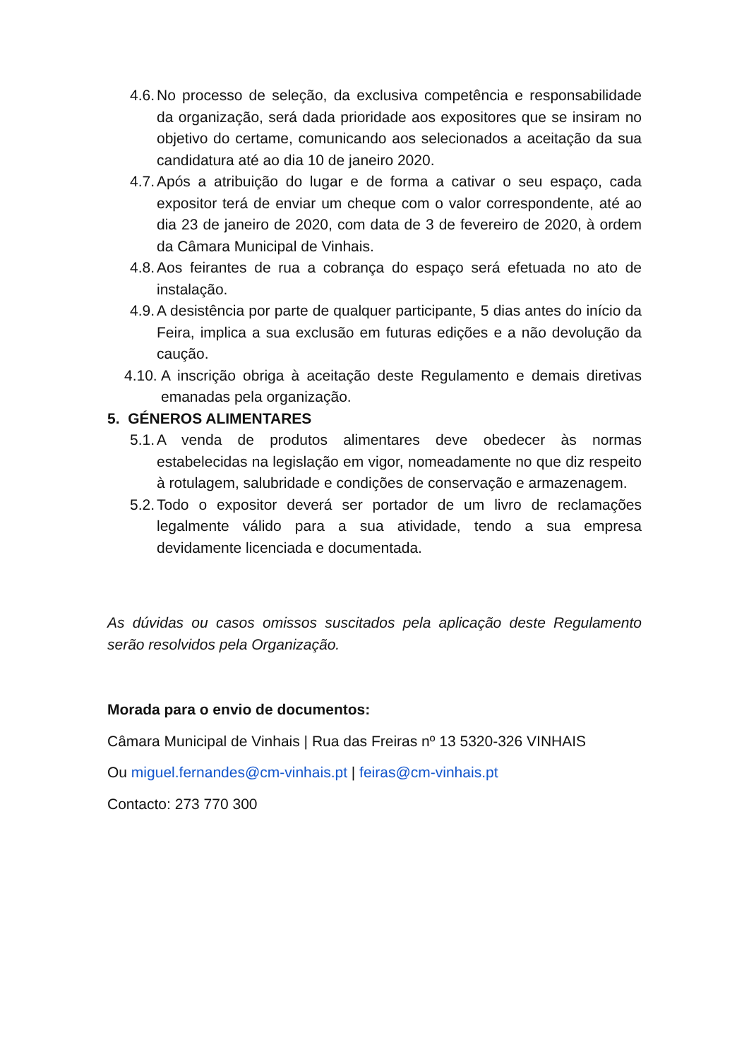4.6. No processo de seleção, da exclusiva competência e responsabilidade da organização, será dada prioridade aos expositores que se insiram no objetivo do certame, comunicando aos selecionados a aceitação da sua candidatura até ao dia 10 de janeiro 2020.
4.7. Após a atribuição do lugar e de forma a cativar o seu espaço, cada expositor terá de enviar um cheque com o valor correspondente, até ao dia 23 de janeiro de 2020, com data de 3 de fevereiro de 2020, à ordem da Câmara Municipal de Vinhais.
4.8. Aos feirantes de rua a cobrança do espaço será efetuada no ato de instalação.
4.9. A desistência por parte de qualquer participante, 5 dias antes do início da Feira, implica a sua exclusão em futuras edições e a não devolução da caução.
4.10. A inscrição obriga à aceitação deste Regulamento e demais diretivas emanadas pela organização.
5. GÉNEROS ALIMENTARES
5.1. A venda de produtos alimentares deve obedecer às normas estabelecidas na legislação em vigor, nomeadamente no que diz respeito à rotulagem, salubridade e condições de conservação e armazenagem.
5.2. Todo o expositor deverá ser portador de um livro de reclamações legalmente válido para a sua atividade, tendo a sua empresa devidamente licenciada e documentada.
As dúvidas ou casos omissos suscitados pela aplicação deste Regulamento serão resolvidos pela Organização.
Morada para o envio de documentos:
Câmara Municipal de Vinhais | Rua das Freiras nº 13 5320-326 VINHAIS
Ou miguel.fernandes@cm-vinhais.pt | feiras@cm-vinhais.pt
Contacto: 273 770 300